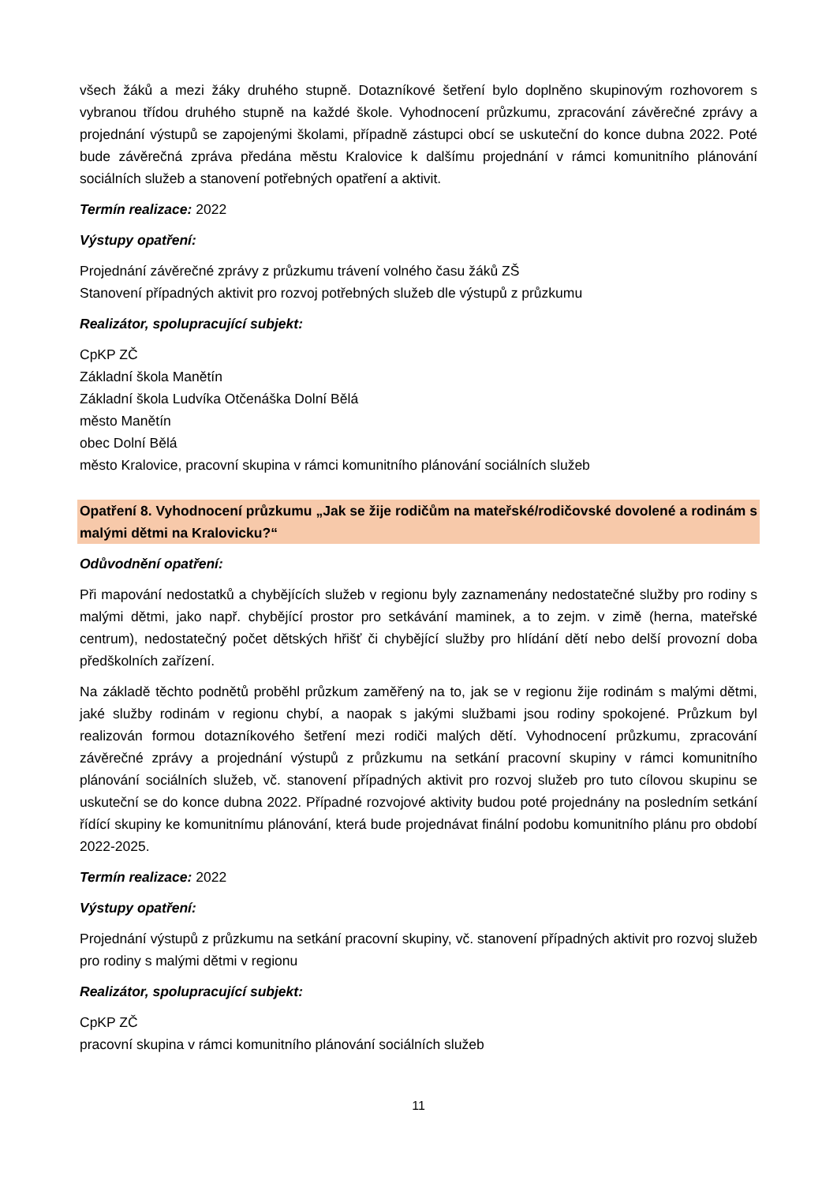všech žáků a mezi žáky druhého stupně. Dotazníkové šetření bylo doplněno skupinovým rozhovorem s vybranou třídou druhého stupně na každé škole. Vyhodnocení průzkumu, zpracování závěrečné zprávy a projednání výstupů se zapojenými školami, případně zástupci obcí se uskuteční do konce dubna 2022. Poté bude závěrečná zpráva předána městu Kralovice k dalšímu projednání v rámci komunitního plánování sociálních služeb a stanovení potřebných opatření a aktivit.
Termín realizace: 2022
Výstupy opatření:
Projednání závěrečné zprávy z průzkumu trávení volného času žáků ZŠ
Stanovení případných aktivit pro rozvoj potřebných služeb dle výstupů z průzkumu
Realizátor, spolupracující subjekt:
CpKP ZČ
Základní škola Manětín
Základní škola Ludvíka Otčenáška Dolní Bělá
město Manětín
obec Dolní Bělá
město Kralovice, pracovní skupina v rámci komunitního plánování sociálních služeb
Opatření 8. Vyhodnocení průzkumu „Jak se žije rodičům na mateřské/rodičovské dovolené a rodinám s malými dětmi na Kralovicku?“
Odůvodnění opatření:
Při mapování nedostatků a chybějících služeb v regionu byly zaznamenány nedostatečné služby pro rodiny s malými dětmi, jako např. chybějící prostor pro setkávání maminek, a to zejm. v zimě (herna, mateřské centrum), nedostatečný počet dětských hřišť či chybějící služby pro hlídání dětí nebo delší provozní doba předškolních zařízení.
Na základě těchto podnětů proběhl průzkum zaměřený na to, jak se v regionu žije rodinám s malými dětmi, jaké služby rodinám v regionu chybí, a naopak s jakými službami jsou rodiny spokojené. Průzkum byl realizován formou dotazníkového šetření mezi rodiči malých dětí. Vyhodnocení průzkumu, zpracování závěrečné zprávy a projednání výstupů z průzkumu na setkání pracovní skupiny v rámci komunitního plánování sociálních služeb, vč. stanovení případných aktivit pro rozvoj služeb pro tuto cílovou skupinu se uskuteční se do konce dubna 2022. Případné rozvojové aktivity budou poté projednány na posledním setkání řídící skupiny ke komunitnímu plánování, která bude projednávat finální podobu komunitního plánu pro období 2022-2025.
Termín realizace: 2022
Výstupy opatření:
Projednání výstupů z průzkumu na setkání pracovní skupiny, vč. stanovení případných aktivit pro rozvoj služeb pro rodiny s malými dětmi v regionu
Realizátor, spolupracující subjekt:
CpKP ZČ
pracovní skupina v rámci komunitního plánování sociálních služeb
11